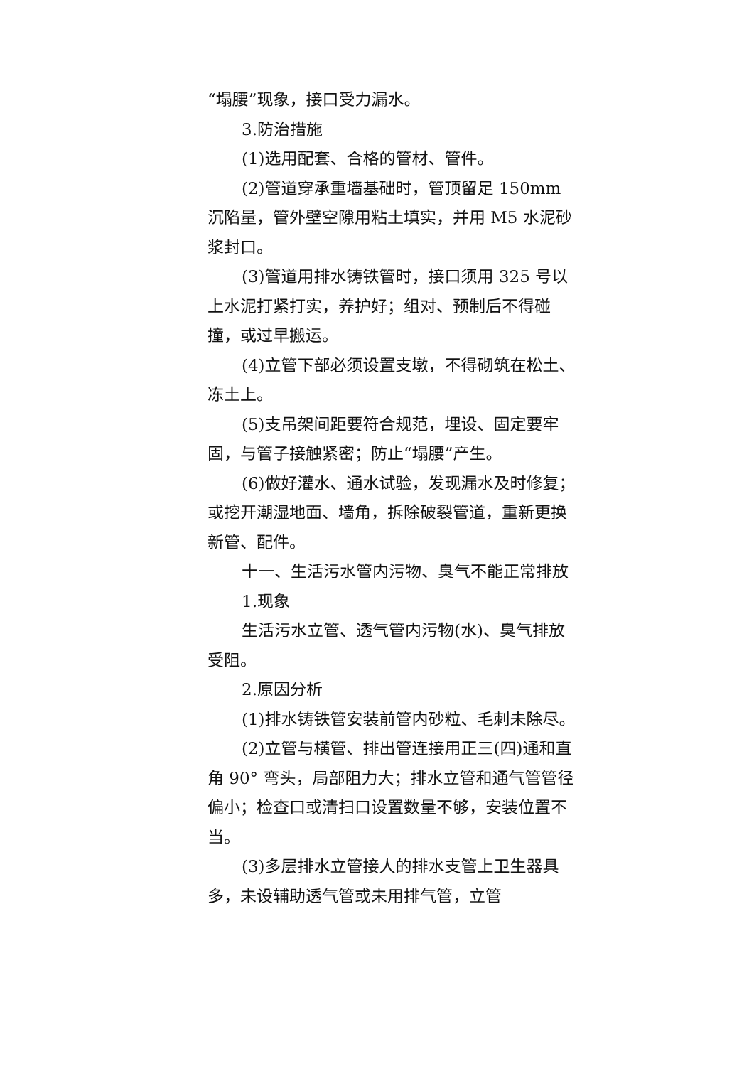“塌腰”现象，接口受力漏水。
3.防治措施
(1)选用配套、合格的管材、管件。
(2)管道穿承重墙基础时，管顶留足 150mm 沉陷量，管外壁空隙用粘土填实，并用 M5 水泥砂浆封口。
(3)管道用排水铸铁管时，接口须用 325 号以上水泥打紧打实，养护好；组对、预制后不得碰撞，或过早搬运。
(4)立管下部必须设置支墩，不得砌筑在松土、冻土上。
(5)支吊架间距要符合规范，埋设、固定要牢固，与管子接触紧密；防止“塌腰”产生。
(6)做好灌水、通水试验，发现漏水及时修复；或挖开潮湿地面、墙角，拆除破裂管道，重新更换新管、配件。
十一、生活污水管内污物、臭气不能正常排放
1.现象
生活污水立管、透气管内污物(水)、臭气排放受阻。
2.原因分析
(1)排水铸铁管安装前管内砂粒、毛刺未除尽。
(2)立管与横管、排出管连接用正三(四)通和直角 90° 弯头，局部阻力大；排水立管和通气管管径偏小；检查口或清扫口设置数量不够，安装位置不当。
(3)多层排水立管接人的排水支管上卫生器具多，未设辅助透气管或未用排气管，立管